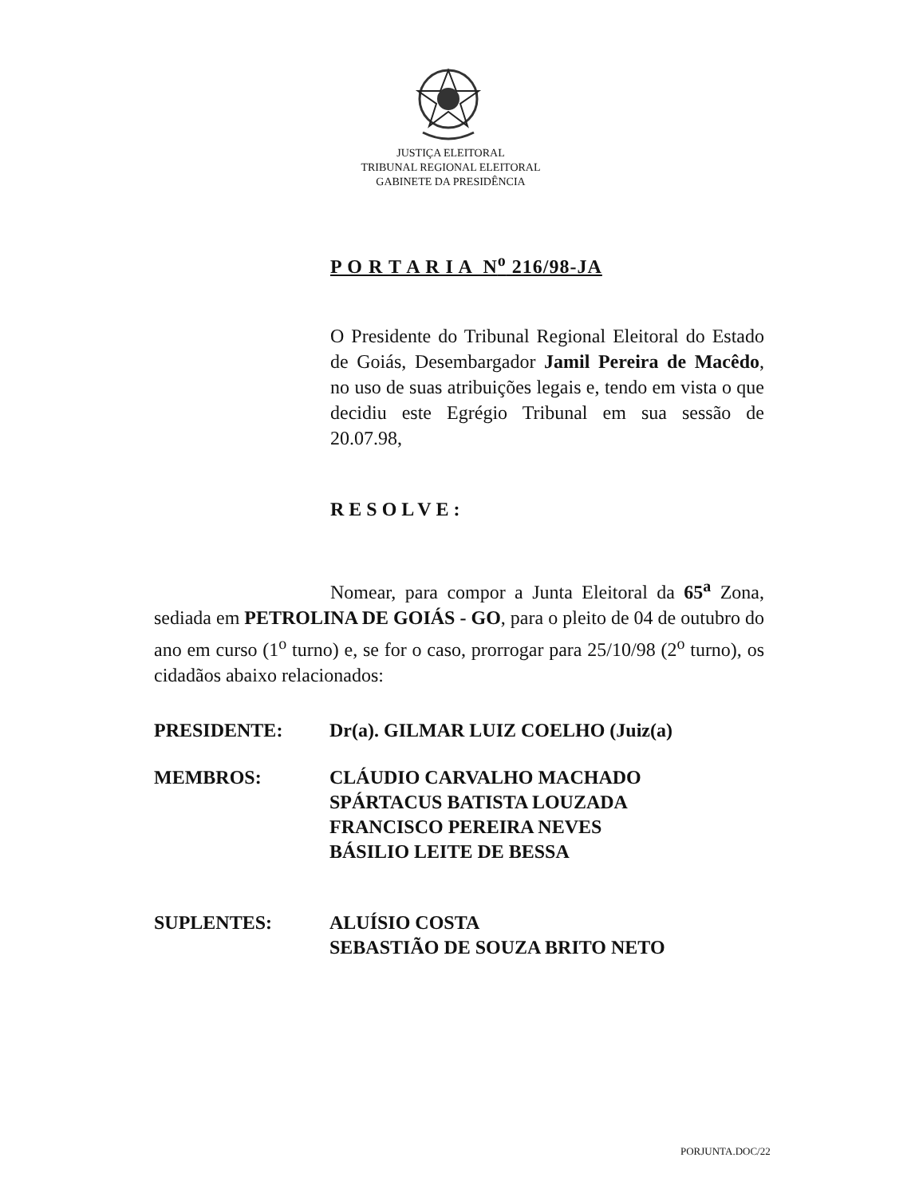JUSTIÇA ELEITORAL
TRIBUNAL REGIONAL ELEITORAL
GABINETE DA PRESIDÊNCIA
P O R T A R I A N<sup>o</sup> 216/98-JA
O Presidente do Tribunal Regional Eleitoral do Estado de Goiás, Desembargador Jamil Pereira de Macêdo, no uso de suas atribuições legais e, tendo em vista o que decidiu este Egrégio Tribunal em sua sessão de 20.07.98,
RESOLVE:
Nomear, para compor a Junta Eleitoral da 65<sup>a</sup> Zona, sediada em PETROLINA DE GOIÁS - GO, para o pleito de 04 de outubro do ano em curso (1<sup>o</sup> turno) e, se for o caso, prorrogar para 25/10/98 (2<sup>o</sup> turno), os cidadãos abaixo relacionados:
PRESIDENTE: Dr(a). GILMAR LUIZ COELHO (Juiz(a)
MEMBROS: CLÁUDIO CARVALHO MACHADO
SPÁRTACUS BATISTA LOUZADA
FRANCISCO PEREIRA NEVES
BÁSILIO LEITE DE BESSA
SUPLENTES: ALUÍSIO COSTA
SEBASTIÃO DE SOUZA BRITO NETO
PORJUNTA.DOC/22